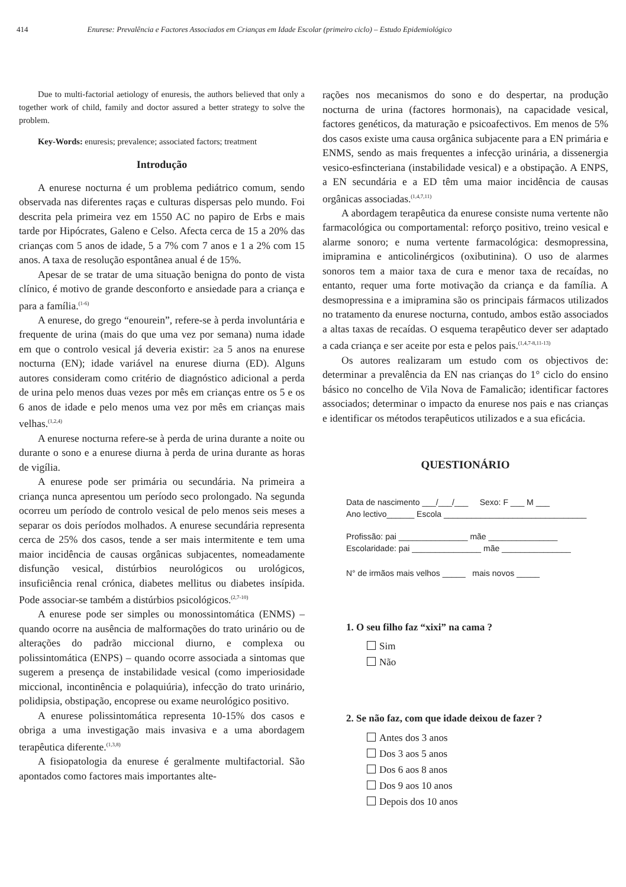414 Enurese: Prevalência e Factores Associados em Crianças em Idade Escolar (primeiro ciclo) – Estudo Epidemiológico
Due to multi-factorial aetiology of enuresis, the authors believed that only a together work of child, family and doctor assured a better strategy to solve the problem.
Key-Words: enuresis; prevalence; associated factors; treatment
Introdução
A enurese nocturna é um problema pediátrico comum, sendo observada nas diferentes raças e culturas dispersas pelo mundo. Foi descrita pela primeira vez em 1550 AC no papiro de Erbs e mais tarde por Hipócrates, Galeno e Celso. Afecta cerca de 15 a 20% das crianças com 5 anos de idade, 5 a 7% com 7 anos e 1 a 2% com 15 anos. A taxa de resolução espontânea anual é de 15%.
Apesar de se tratar de uma situação benigna do ponto de vista clínico, é motivo de grande desconforto e ansiedade para a criança e para a família.<sup>(1-6)</sup>
A enurese, do grego “enourein”, refere-se à perda involuntária e frequente de urina (mais do que uma vez por semana) numa idade em que o controlo vesical já deveria existir: ≥a 5 anos na enurese nocturna (EN); idade variável na enurese diurna (ED). Alguns autores consideram como critério de diagnóstico adicional a perda de urina pelo menos duas vezes por mês em crianças entre os 5 e os 6 anos de idade e pelo menos uma vez por mês em crianças mais velhas.<sup>(1,2,4)</sup>
A enurese nocturna refere-se à perda de urina durante a noite ou durante o sono e a enurese diurna à perda de urina durante as horas de vigília.
A enurese pode ser primária ou secundária. Na primeira a criança nunca apresentou um período seco prolongado. Na segunda ocorreu um período de controlo vesical de pelo menos seis meses a separar os dois períodos molhados. A enurese secundária representa cerca de 25% dos casos, tende a ser mais intermitente e tem uma maior incidência de causas orgânicas subjacentes, nomeadamente disfunção vesical, distúrbios neurológicos ou urológicos, insuficiência renal crónica, diabetes mellitus ou diabetes insípida. Pode associar-se também a distúrbios psicológicos.<sup>(2,7-10)</sup>
A enurese pode ser simples ou monossintomática (ENMS) – quando ocorre na ausência de malformações do trato urinário ou de alterações do padrão miccional diurno, e complexa ou polissintomática (ENPS) – quando ocorre associada a sintomas que sugerem a presença de instabilidade vesical (como imperiosidade miccional, incontinência e polaquiúria), infecção do trato urinário, polidipsia, obstipação, encoprese ou exame neurológico positivo.
A enurese polissintomática representa 10-15% dos casos e obriga a uma investigação mais invasiva e a uma abordagem terapêutica diferente.<sup>(1,3,8)</sup>
A fisiopatologia da enurese é geralmente multifactorial. São apontados como factores mais importantes alte-
rações nos mecanismos do sono e do despertar, na produção nocturna de urina (factores hormonais), na capacidade vesical, factores genéticos, da maturação e psicoafectivos. Em menos de 5% dos casos existe uma causa orgânica subjacente para a EN primária e ENMS, sendo as mais frequentes a infecção urinária, a dissenergia vesico-esfincteriana (instabilidade vesical) e a obstipação. A ENPS, a EN secundária e a ED têm uma maior incidência de causas orgânicas associadas.<sup>(1,4,7,11)</sup>
A abordagem terapêutica da enurese consiste numa vertente não farmacológica ou comportamental: reforço positivo, treino vesical e alarme sonoro; e numa vertente farmacológica: desmopressina, imipramina e anticolinérgicos (oxibutinina). O uso de alarmes sonoros tem a maior taxa de cura e menor taxa de recaídas, no entanto, requer uma forte motivação da criança e da família. A desmopressina e a imipramina são os principais fármacos utilizados no tratamento da enurese nocturna, contudo, ambos estão associados a altas taxas de recaídas. O esquema terapêutico dever ser adaptado a cada criança e ser aceite por esta e pelos pais.<sup>(1,4,7-8,11-13)</sup>
Os autores realizaram um estudo com os objectivos de: determinar a prevalência da EN nas crianças do 1° ciclo do ensino básico no concelho de Vila Nova de Famalicão; identificar factores associados; determinar o impacto da enurese nos pais e nas crianças e identificar os métodos terapêuticos utilizados e a sua eficácia.
QUESTIONÁRIO
Data de nascimento ___/___/___ Sexo: F ___ M ___
Ano lectivo______ Escola _______________________________
Profissão: pai _______________ mãe _______________
Escolaridade: pai _______________ mãe _______________
N° de irmãos mais velhos _____ mais novos _____
1. O seu filho faz “xixi” na cama ?
Sim
Não
2. Se não faz, com que idade deixou de fazer ?
Antes dos 3 anos
Dos 3 aos 5 anos
Dos 6 aos 8 anos
Dos 9 aos 10 anos
Depois dos 10 anos